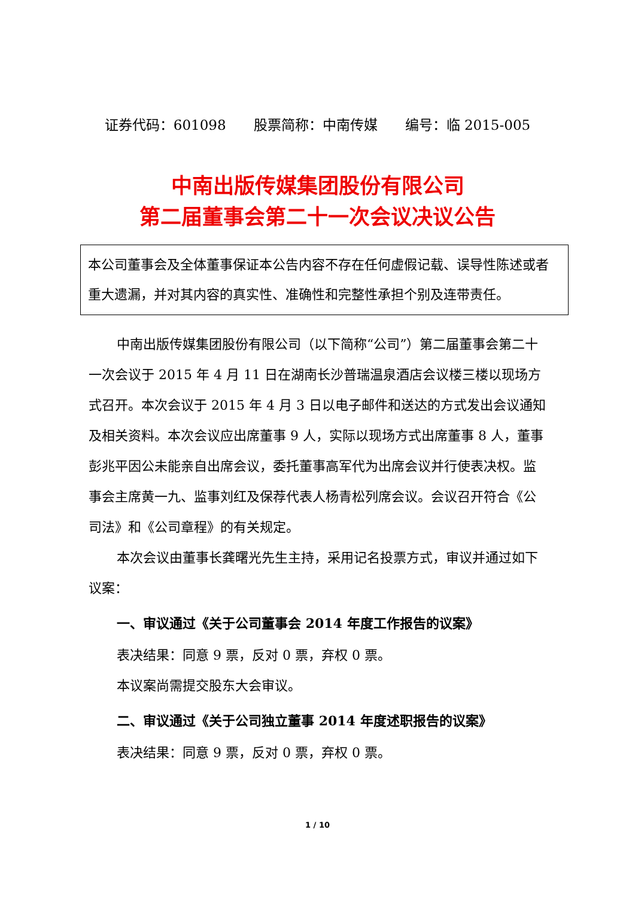证券代码：601098　　股票简称：中南传媒　　编号：临 2015-005
中南出版传媒集团股份有限公司
第二届董事会第二十一次会议决议公告
本公司董事会及全体董事保证本公告内容不存在任何虚假记载、误导性陈述或者重大遗漏，并对其内容的真实性、准确性和完整性承担个别及连带责任。
中南出版传媒集团股份有限公司（以下简称“公司”）第二届董事会第二十一次会议于 2015 年 4 月 11 日在湖南长沙普瑞温泉酒店会议楼三楼以现场方式召开。本次会议于 2015 年 4 月 3 日以电子邮件和送达的方式发出会议通知及相关资料。本次会议应出席董事 9 人，实际以现场方式出席董事 8 人，董事彭兆平因公未能亲自出席会议，委托董事高军代为出席会议并行使表决权。监事会主席黄一九、监事刘红及保荐代表人杨青松列席会议。会议召开符合《公司法》和《公司章程》的有关规定。
本次会议由董事长龚曙光先生主持，采用记名投票方式，审议并通过如下议案：
一、审议通过《关于公司董事会 2014 年度工作报告的议案》
表决结果：同意 9 票，反对 0 票，弃权 0 票。
本议案尚需提交股东大会审议。
二、审议通过《关于公司独立董事 2014 年度述职报告的议案》
表决结果：同意 9 票，反对 0 票，弃权 0 票。
1 / 10